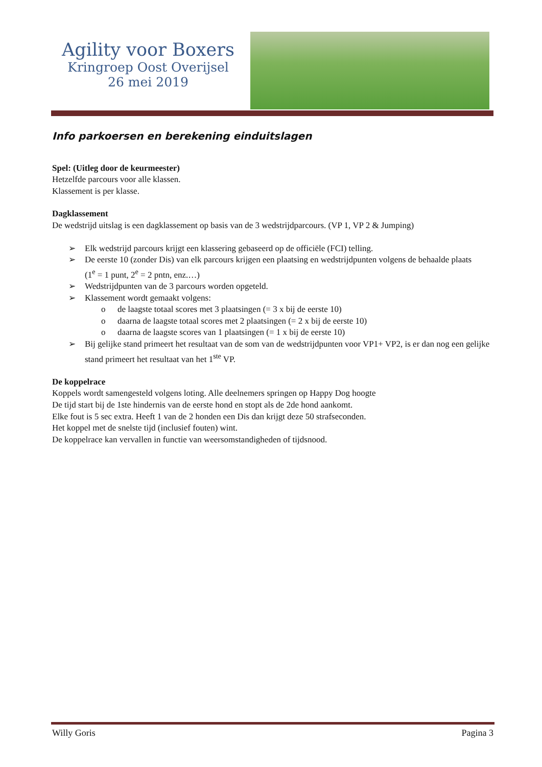Agility voor Boxers
Kringroep Oost Overijsel
26 mei 2019
Info parkoersen en berekening einduitslagen
Spel: (Uitleg door de keurmeester)
Hetzelfde parcours voor alle klassen.
Klassement is per klasse.
Dagklassement
De wedstrijd uitslag is een dagklassement op basis van de 3 wedstrijdparcours. (VP 1, VP 2 & Jumping)
➢ Elk wedstrijd parcours krijgt een klassering gebaseerd op de officiële (FCI) telling.
➢ De eerste 10 (zonder Dis) van elk parcours krijgen een plaatsing en wedstrijdpunten volgens de behaalde plaats
(1<sup>e</sup> = 1 punt, 2<sup>e</sup> = 2 pntn, enz.…)
➢ Wedstrijdpunten van de 3 parcours worden opgeteld.
➢ Klassement wordt gemaakt volgens:
o de laagste totaal scores met 3 plaatsingen (= 3 x bij de eerste 10)
o daarna de laagste totaal scores met 2 plaatsingen (= 2 x bij de eerste 10)
o daarna de laagste scores van 1 plaatsingen (= 1 x bij de eerste 10)
➢ Bij gelijke stand primeert het resultaat van de som van de wedstrijdpunten voor VP1+ VP2, is er dan nog een gelijke stand primeert het resultaat van het 1<sup>ste</sup> VP.
De koppelrace
Koppels wordt samengesteld volgens loting. Alle deelnemers springen op Happy Dog hoogte
De tijd start bij de 1ste hindernis van de eerste hond en stopt als de 2de hond aankomt.
Elke fout is 5 sec extra. Heeft 1 van de 2 honden een Dis dan krijgt deze 50 strafseconden.
Het koppel met de snelste tijd (inclusief fouten) wint.
De koppelrace kan vervallen in functie van weersomstandigheden of tijdsnood.
Willy Goris Pagina 3